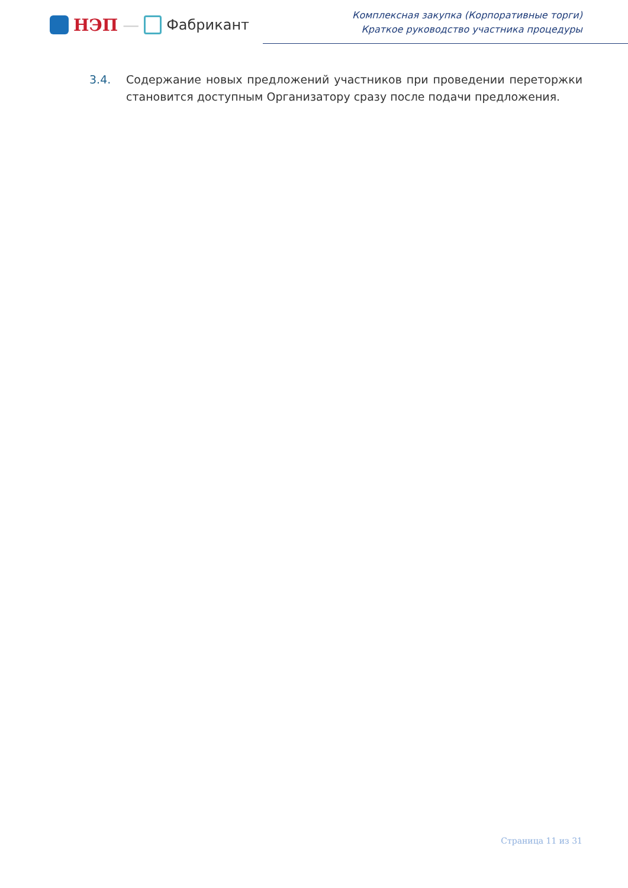НЭП — Фабрикант
Комплексная закупка (Корпоративные торги)
Краткое руководство участника процедуры
3.4. Содержание новых предложений участников при проведении переторжки становится доступным Организатору сразу после подачи предложения.
Страница 11 из 31